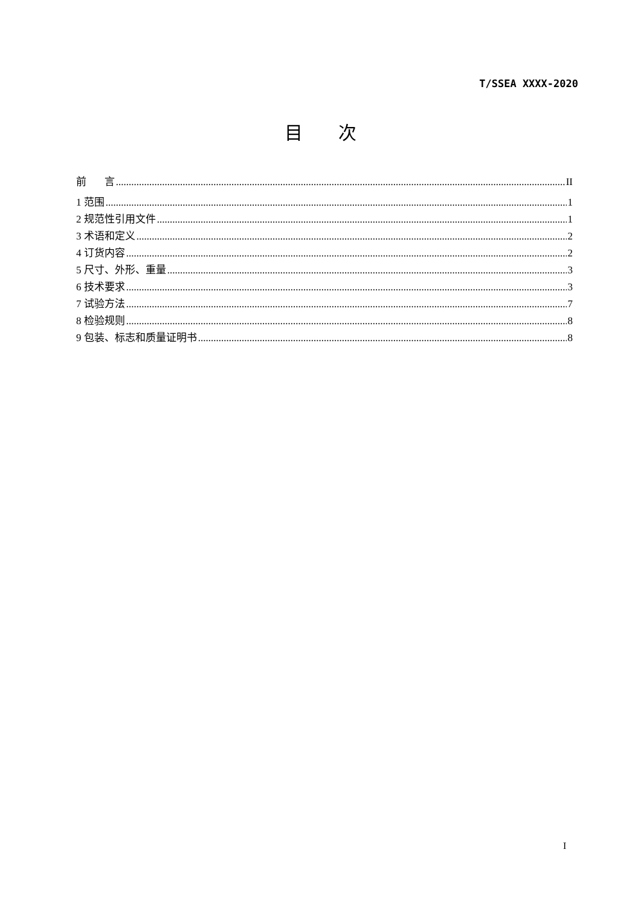T/SSEA XXXX-2020
目 次
前 言 II
1 范围 1
2 规范性引用文件 1
3 术语和定义 2
4 订货内容 2
5 尺寸、外形、重量 3
6 技术要求 3
7 试验方法 7
8 检验规则 8
9 包装、标志和质量证明书 8
I